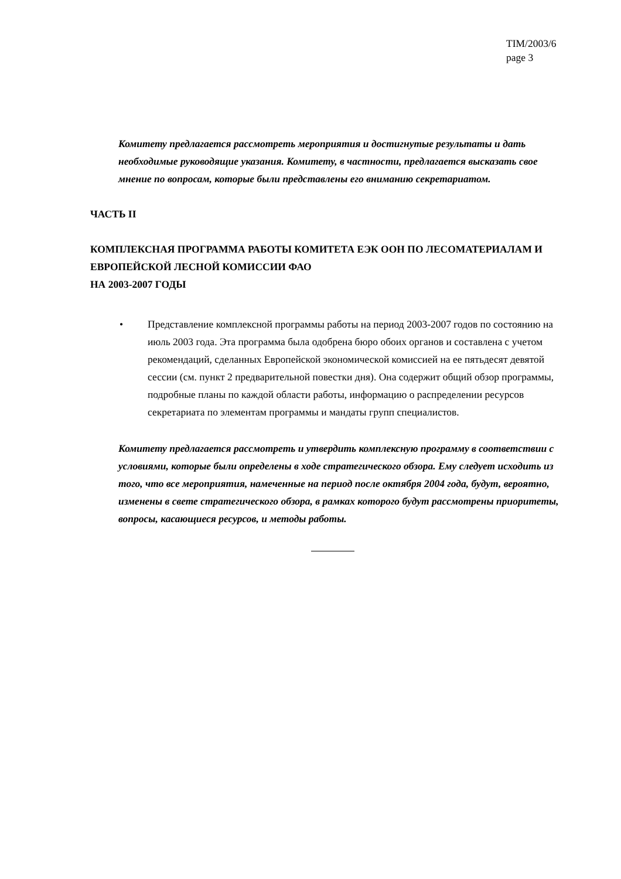TIM/2003/6
page 3
Комитету предлагается рассмотреть мероприятия и достигнутые результаты и дать необходимые руководящие указания. Комитету, в частности, предлагается высказать свое мнение по вопросам, которые были представлены его вниманию секретариатом.
ЧАСТЬ II
КОМПЛЕКСНАЯ ПРОГРАММА РАБОТЫ КОМИТЕТА ЕЭК ООН ПО ЛЕСОМАТЕРИАЛАМ И ЕВРОПЕЙСКОЙ ЛЕСНОЙ КОМИССИИ ФАО
НА 2003-2007 ГОДЫ
• Представление комплексной программы работы на период 2003-2007 годов по состоянию на июль 2003 года. Эта программа была одобрена бюро обоих органов и составлена с учетом рекомендаций, сделанных Европейской экономической комиссией на ее пятьдесят девятой сессии (см. пункт 2 предварительной повестки дня). Она содержит общий обзор программы, подробные планы по каждой области работы, информацию о распределении ресурсов секретариата по элементам программы и мандаты групп специалистов.
Комитету предлагается рассмотреть и утвердить комплексную программу в соответствии с условиями, которые были определены в ходе стратегического обзора. Ему следует исходить из того, что все мероприятия, намеченные на период после октября 2004 года, будут, вероятно, изменены в свете стратегического обзора, в рамках которого будут рассмотрены приоритеты, вопросы, касающиеся ресурсов, и методы работы.